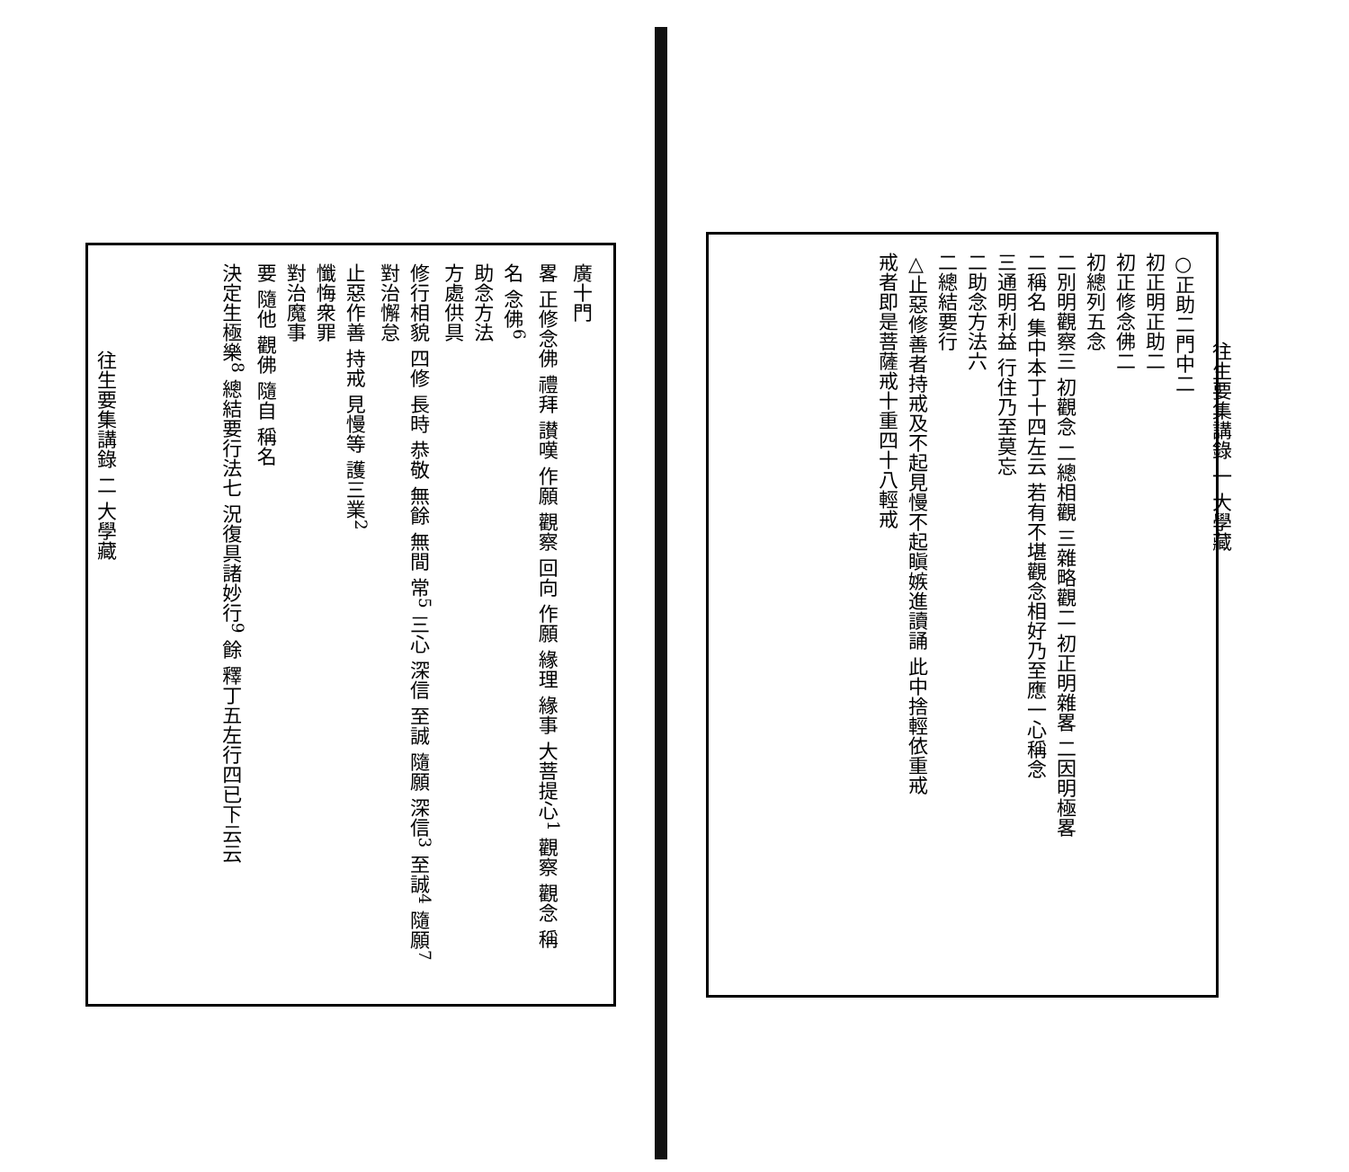○正助二門中二
初正明正助二
初正修念佛二
初總列五念
二別明觀察三 初觀念 二總相觀 三雜略觀二 初正明雜畧 二因明極畧
二稱名 集中本丁十四左云 若有不堪觀念相好乃至應一心稱念
三通明利益 行住乃至莫忘
二助念方法六
二總結要行
△止惡修善者持戒及不起見慢不起瞋嫉進讀誦 此中捨輕依重戒
戒者即是菩薩戒十重四十八輕戒
往生要集講錄 一 大學藏
廣十門
畧 正修念佛 禮拜 讃嘆 作願 觀察 回向 作願 緣理 緣事 大菩提心<sup>1</sup> 觀察 觀念 稱名 念佛<sup>6</sup>
助念方法
方處供具
修行相貌 四修 長時 恭敬 無餘 無間 常<sup>5</sup> 三心 深信 至誠 隨願 深信<sup>3</sup> 至誠<sup>4</sup> 隨願<sup>7</sup>
對治懈怠
止惡作善 持戒 見慢等 護三業<sup>2</sup>
懺悔衆罪
對治魔事
要 隨他 觀佛 隨自 稱名
決定生極樂<sup>8</sup> 總結要行法七 況復具諸妙行<sup>9</sup> 餘 釋丁五左行四已下云云
往生要集講錄 二 大學藏